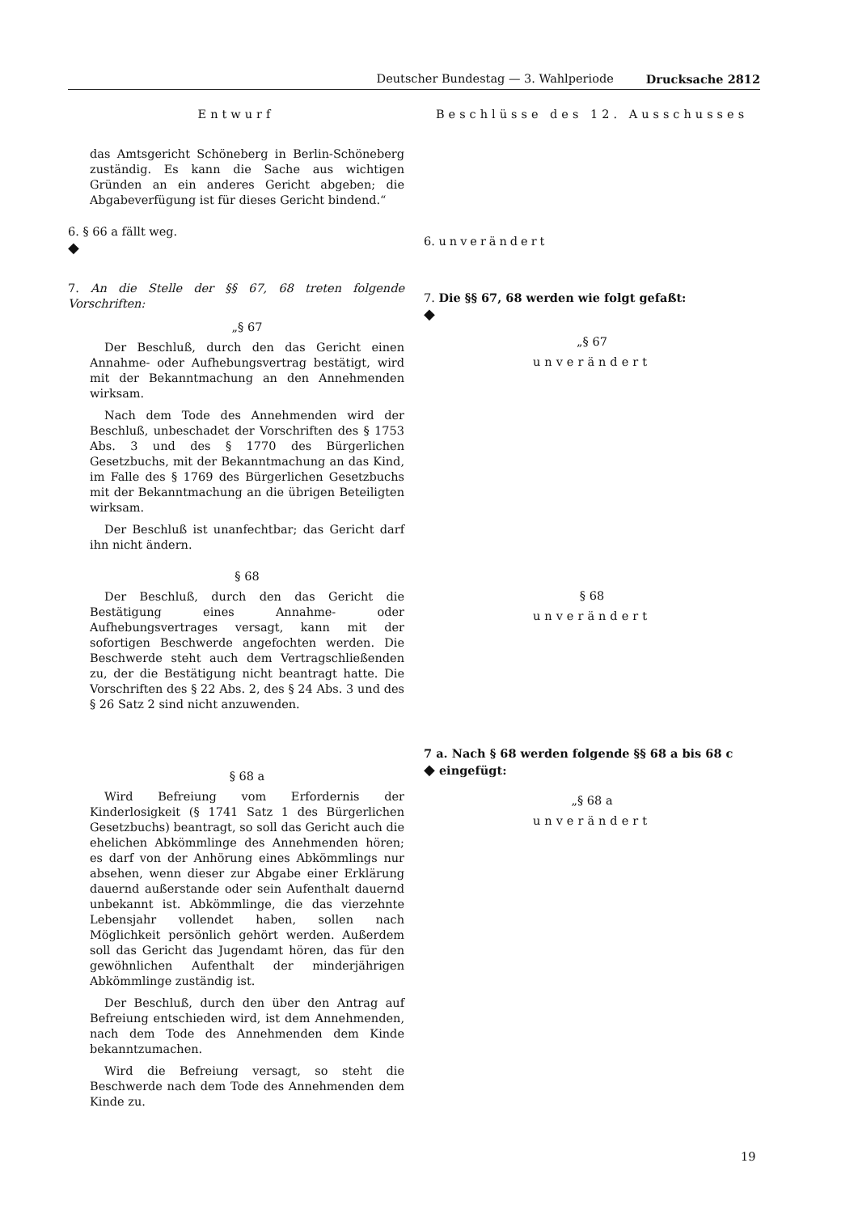Deutscher Bundestag — 3. Wahlperiode Drucksache 2812
Entwurf
das Amtsgericht Schöneberg in Berlin-Schöneberg zuständig. Es kann die Sache aus wichtigen Gründen an ein anderes Gericht abgeben; die Abgabeverfügung ist für dieses Gericht bindend.“
6. § 66 a fällt weg.
◆
7. An die Stelle der §§ 67, 68 treten folgende Vorschriften:
„§ 67
Der Beschluß, durch den das Gericht einen Annahme- oder Aufhebungsvertrag bestätigt, wird mit der Bekanntmachung an den Annehmenden wirksam.
Nach dem Tode des Annehmenden wird der Beschluß, unbeschadet der Vorschriften des § 1753 Abs. 3 und des § 1770 des Bürgerlichen Gesetzbuchs, mit der Bekanntmachung an das Kind, im Falle des § 1769 des Bürgerlichen Gesetzbuchs mit der Bekanntmachung an die übrigen Beteiligten wirksam.
Der Beschluß ist unanfechtbar; das Gericht darf ihn nicht ändern.
§ 68
Der Beschluß, durch den das Gericht die Bestätigung eines Annahme- oder Aufhebungsvertrages versagt, kann mit der sofortigen Beschwerde angefochten werden. Die Beschwerde steht auch dem Vertragschließenden zu, der die Bestätigung nicht beantragt hatte. Die Vorschriften des § 22 Abs. 2, des § 24 Abs. 3 und des § 26 Satz 2 sind nicht anzuwenden.
§ 68 a
Wird Befreiung vom Erfordernis der Kinderlosigkeit (§ 1741 Satz 1 des Bürgerlichen Gesetzbuchs) beantragt, so soll das Gericht auch die ehelichen Abkömmlinge des Annehmenden hören; es darf von der Anhörung eines Abkömmlings nur absehen, wenn dieser zur Abgabe einer Erklärung dauernd außerstande oder sein Aufenthalt dauernd unbekannt ist. Abkömmlinge, die das vierzehnte Lebensjahr vollendet haben, sollen nach Möglichkeit persönlich gehört werden. Außerdem soll das Gericht das Jugendamt hören, das für den gewöhnlichen Aufenthalt der minderjährigen Abkömmlinge zuständig ist.
Der Beschluß, durch den über den Antrag auf Befreiung entschieden wird, ist dem Annehmenden, nach dem Tode des Annehmenden dem Kinde bekanntzumachen.
Wird die Befreiung versagt, so steht die Beschwerde nach dem Tode des Annehmenden dem Kinde zu.
Beschlüsse des 12. Ausschusses
6. unverändert
7. Die §§ 67, 68 werden wie folgt gefaßt:
◆
„§ 67
unverändert
§ 68
unverändert
7 a. Nach § 68 werden folgende §§ 68 a bis 68 c
◆ eingefügt:
„§ 68 a
unverändert
19